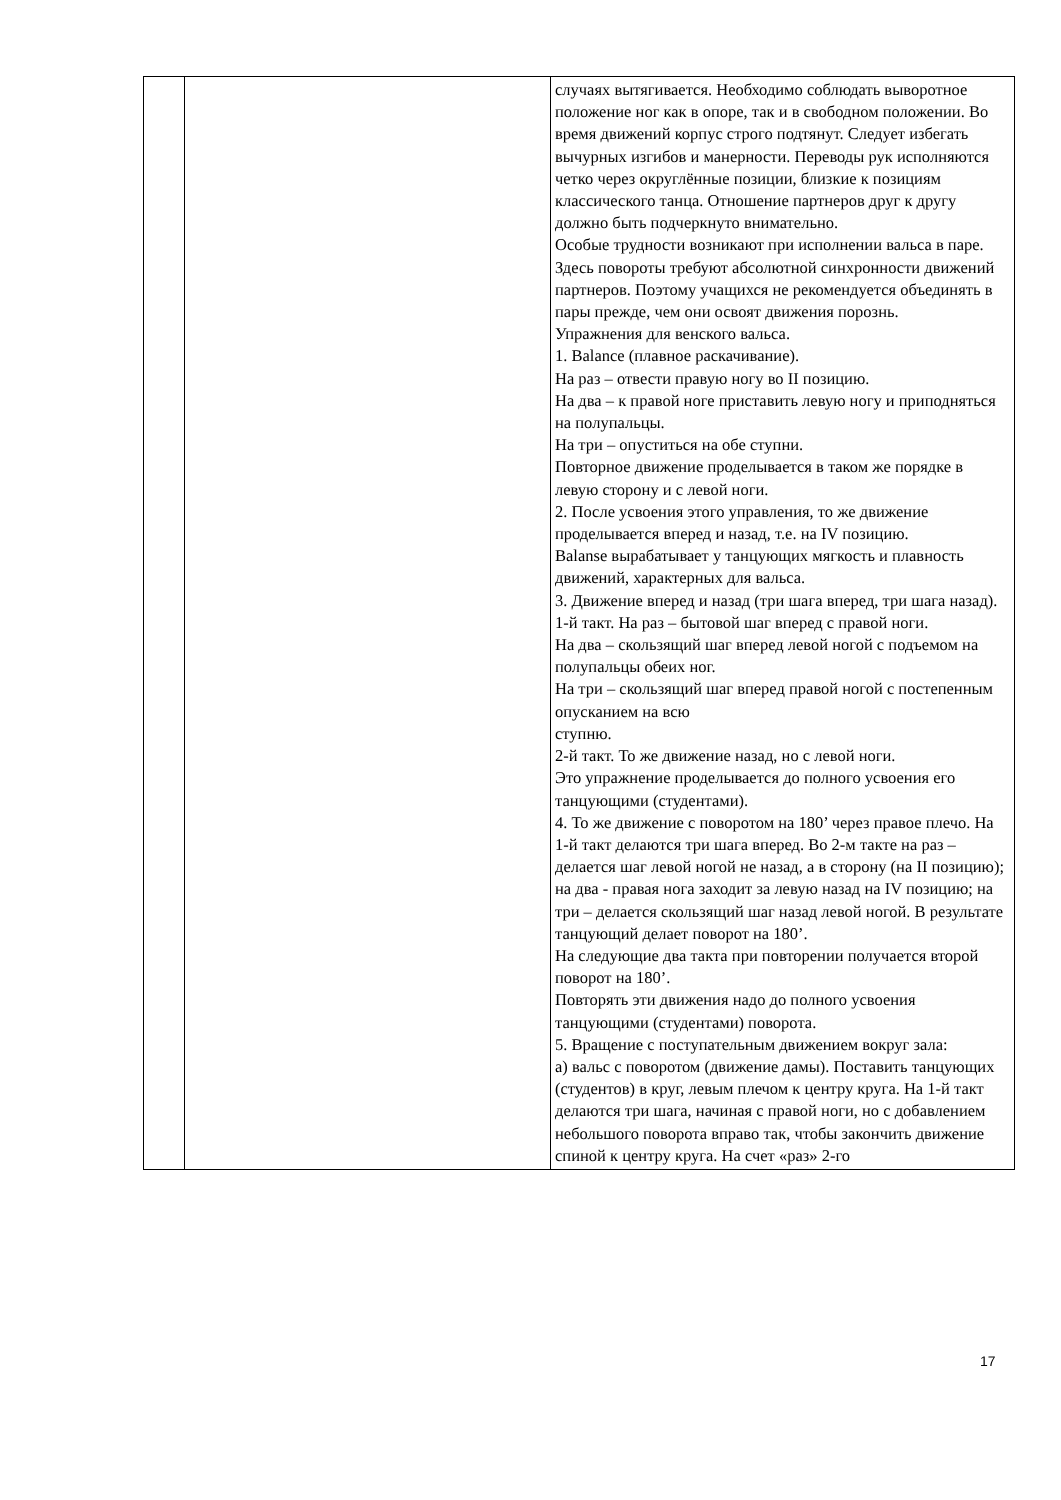| | | случаях вытягивается. Необходимо соблюдать выворотное положение ног как в опоре, так и в свободном положении. Во время движений корпус строго подтянут. Следует избегать вычурных изгибов и манерности. Переводы рук исполняются четко через округлённые позиции, близкие к позициям классического танца. Отношение партнеров друг к другу должно быть подчеркнуто внимательно. Особые трудности возникают при исполнении вальса в паре. Здесь повороты требуют абсолютной синхронности движений партнеров. Поэтому учащихся не рекомендуется объединять в пары прежде, чем они освоят движения порознь. Упражнения для венского вальса. 1. Balance (плавное раскачивание). На раз – отвести правую ногу во II позицию. На два – к правой ноге приставить левую ногу и приподняться на полупальцы. На три – опуститься на обе ступни. Повторное движение проделывается в таком же порядке в левую сторону и с левой ноги. 2. После усвоения этого управления, то же движение проделывается вперед и назад, т.е. на IV позицию. Balanse вырабатывает у танцующих мягкость и плавность движений, характерных для вальса. 3. Движение вперед и назад (три шага вперед, три шага назад). 1-й такт. На раз – бытовой шаг вперед с правой ноги. На два – скользящий шаг вперед левой ногой с подъемом на полупальцы обеих ног. На три – скользящий шаг вперед правой ногой с постепенным опусканием на всю ступню. 2-й такт. То же движение назад, но с левой ноги. Это упражнение проделывается до полного усвоения его танцующими (студентами). 4. То же движение с поворотом на 180’ через правое плечо. На 1-й такт делаются три шага вперед. Во 2-м такте на раз – делается шаг левой ногой не назад, а в сторону (на II позицию); на два - правая нога заходит за левую назад на IV позицию; на три – делается скользящий шаг назад левой ногой. В результате танцующий делает поворот на 180’. На следующие два такта при повторении получается второй поворот на 180’. Повторять эти движения надо до полного усвоения танцующими (студентами) поворота. 5. Вращение с поступательным движением вокруг зала: а) вальс с поворотом (движение дамы). Поставить танцующих (студентов) в круг, левым плечом к центру круга. На 1-й такт делаются три шага, начиная с правой ноги, но с добавлением небольшого поворота вправо так, чтобы закончить движение спиной к центру круга. На счет «раз» 2-го |
17